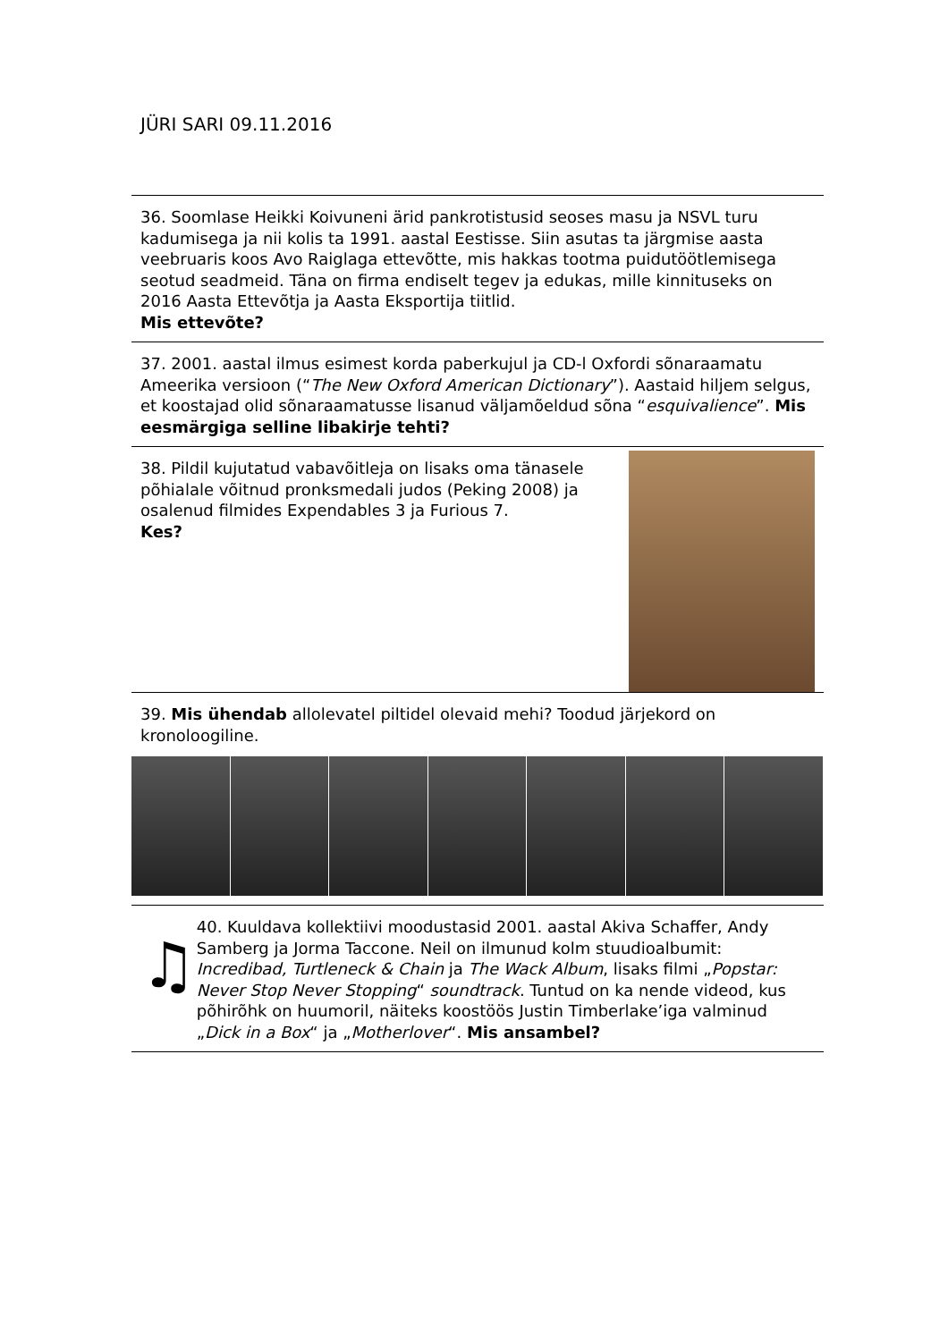JÜRI SARI 09.11.2016
36. Soomlase Heikki Koivuneni ärid pankrotistusid seoses masu ja NSVL turu kadumisega ja nii kolis ta 1991. aastal Eestisse. Siin asutas ta järgmise aasta veebruaris koos Avo Raiglaga ettevõtte, mis hakkas tootma puidutöötlemisega seotud seadmeid. Täna on firma endiselt tegev ja edukas, mille kinnituseks on 2016 Aasta Ettevõtja ja Aasta Eksportija tiitlid.
Mis ettevõte?
37. 2001. aastal ilmus esimest korda paberkujul ja CD-l Oxfordi sõnaraamatu Ameerika versioon (“The New Oxford American Dictionary”). Aastaid hiljem selgus, et koostajad olid sõnaraamatusse lisanud väljamõeldud sõna “esquivalience”. Mis eesmärgiga selline libakirje tehti?
38. Pildil kujutatud vabavõitleja on lisaks oma tänasele põhialale võitnud pronksmedali judos (Peking 2008) ja osalenud filmides Expendables 3 ja Furious 7.
Kes?
39. Mis ühendab allolevatel piltidel olevaid mehi? Toodud järjekord on kronoloogiline.
♫
40. Kuuldava kollektiivi moodustasid 2001. aastal Akiva Schaffer, Andy Samberg ja Jorma Taccone. Neil on ilmunud kolm stuudioalbumit: Incredibad, Turtleneck & Chain ja The Wack Album, lisaks filmi „Popstar: Never Stop Never Stopping“ soundtrack. Tuntud on ka nende videod, kus põhirõhk on huumoril, näiteks koostöös Justin Timberlake’iga valminud „Dick in a Box“ ja „Motherlover“. Mis ansambel?